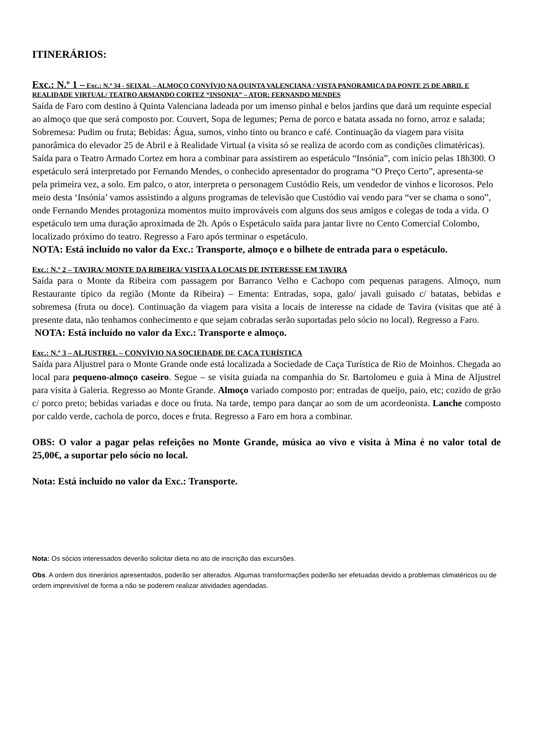ITINERÁRIOS:
Exc.: N.º 1 – Exc.: N.º 34 - SEIXAL – ALMOÇO CONVÍVIO NA QUINTA VALENCIANA / VISTA PANORAMICA DA PONTE 25 DE ABRIL E REALIDADE VIRTUAL/ TEATRO ARMANDO CORTEZ “INSONIA” – ATOR: FERNANDO MENDES
Saída de Faro com destino à Quinta Valenciana ladeada por um imenso pinhal e belos jardins que dará um requinte especial ao almoço que que será composto por. Couvert, Sopa de legumes; Perna de porco e batata assada no forno, arroz e salada; Sobremesa: Pudim ou fruta; Bebidas: Água, sumos, vinho tinto ou branco e café. Continuação da viagem para visita panorâmica do elevador 25 de Abril e à Realidade Virtual (a visita só se realiza de acordo com as condições climatéricas). Saída para o Teatro Armado Cortez em hora a combinar para assistirem ao espetáculo “Insónia”, com início pelas 18h300. O espetáculo será interpretado por Fernando Mendes, o conhecido apresentador do programa “O Preço Certo”, apresenta-se pela primeira vez, a solo. Em palco, o ator, interpreta o personagem Custódio Reis, um vendedor de vinhos e licorosos. Pelo meio desta ‘Insónia’ vamos assistindo a alguns programas de televisão que Custódio vai vendo para “ver se chama o sono”, onde Fernando Mendes protagoniza momentos muito improváveis com alguns dos seus amigos e colegas de toda a vida. O espetáculo tem uma duração aproximada de 2h. Após o Espetáculo saída para jantar livre no Cento Comercial Colombo, localizado próximo do teatro. Regresso a Faro após terminar o espetáculo.
NOTA: Está incluído no valor da Exc.: Transporte, almoço e o bilhete de entrada para o espetáculo.
Exc.: N.º 2 – TAVIRA/ MONTE DA RIBEIRA/ VISITA A LOCAIS DE INTERESSE EM TAVIRA
Saída para o Monte da Ribeira com passagem por Barranco Velho e Cachopo com pequenas paragens. Almoço, num Restaurante típico da região (Monte da Ribeira) – Ementa: Entradas, sopa, galo/ javali guisado c/ batatas, bebidas e sobremesa (fruta ou doce). Continuação da viagem para visita a locais de interesse na cidade de Tavira (visitas que até à presente data, não tenhamos conhecimento e que sejam cobradas serão suportadas pelo sócio no local). Regresso a Faro.
NOTA: Está incluído no valor da Exc.: Transporte e almoço.
Exc.: N.º 3 – ALJUSTREL – CONVÍVIO NA SOCIEDADE DE CAÇA TURÍSTICA
Saída para Aljustrel para o Monte Grande onde está localizada a Sociedade de Caça Turística de Rio de Moinhos. Chegada ao local para pequeno-almoço caseiro. Segue – se visita guiada na companhia do Sr. Bartolomeu e guia à Mina de Aljustrel para visita à Galeria. Regresso ao Monte Grande. Almoço variado composto por: entradas de queijo, paio, etc; cozido de grão c/ porco preto; bebidas variadas e doce ou fruta. Na tarde, tempo para dançar ao som de um acordeonista. Lanche composto por caldo verde, cachola de porco, doces e fruta. Regresso a Faro em hora a combinar.
OBS: O valor a pagar pelas refeições no Monte Grande, música ao vivo e visita à Mina é no valor total de 25,00€, a suportar pelo sócio no local.
Nota: Está incluído no valor da Exc.: Transporte.
Nota: Os sócios interessados deverão solicitar dieta no ato de inscrição das excursões.
Obs. A ordem dos itinerários apresentados, poderão ser alterados. Algumas transformações poderão ser efetuadas devido a problemas climatéricos ou de ordem imprevisível de forma a não se poderem realizar atividades agendadas.